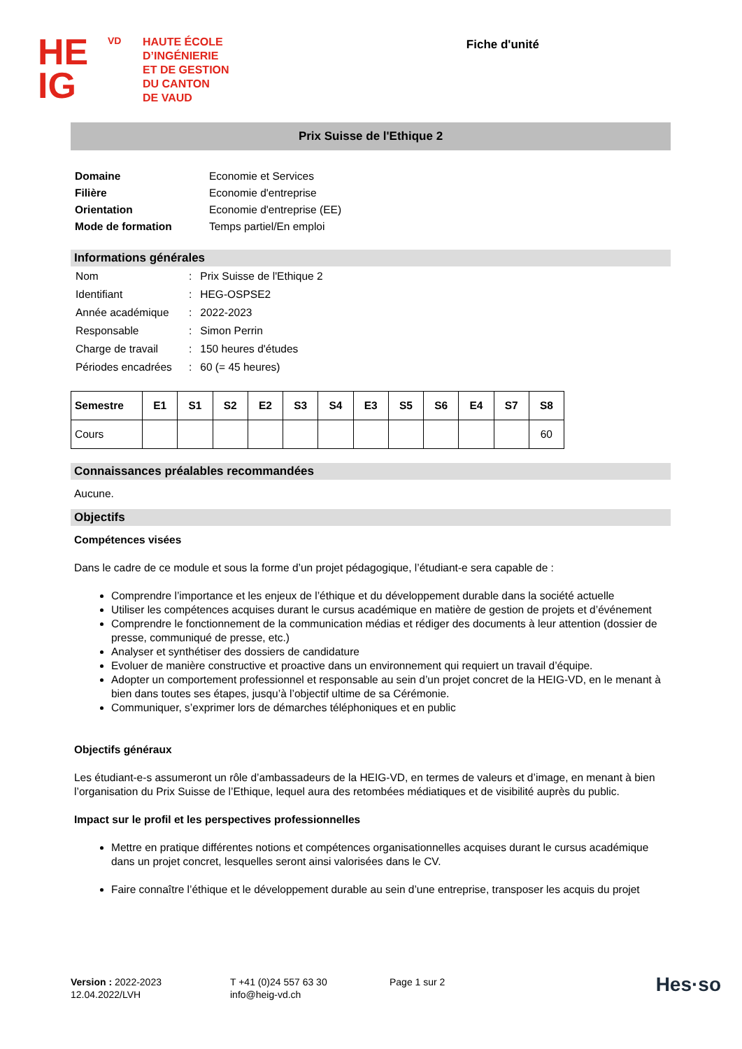HE
IG
VD
HAUTE ÉCOLE
D’INGÉNIERIE
ET DE GESTION
DU CANTON
DE VAUD
Fiche d'unité
Prix Suisse de l'Ethique 2
| Domaine | Economie et Services |
| Filière | Economie d'entreprise |
| Orientation | Economie d'entreprise (EE) |
| Mode de formation | Temps partiel/En emploi |
Informations générales
| Nom | : | Prix Suisse de l'Ethique 2 |
| Identifiant | : | HEG-OSPSE2 |
| Année académique | : | 2022-2023 |
| Responsable | : | Simon Perrin |
| Charge de travail | : | 150 heures d'études |
| Périodes encadrées | : | 60 (= 45 heures) |
| Semestre | E1 | S1 | S2 | E2 | S3 | S4 | E3 | S5 | S6 | E4 | S7 | S8 |
| --- | --- | --- | --- | --- | --- | --- | --- | --- | --- | --- | --- | --- |
| Cours | | | | | | | | | | | | 60 |
Connaissances préalables recommandées
Aucune.
Objectifs
Compétences visées
Dans le cadre de ce module et sous la forme d’un projet pédagogique, l’étudiant-e sera capable de :
Comprendre l’importance et les enjeux de l’éthique et du développement durable dans la société actuelle
Utiliser les compétences acquises durant le cursus académique en matière de gestion de projets et d’événement
Comprendre le fonctionnement de la communication médias et rédiger des documents à leur attention (dossier de presse, communiqué de presse, etc.)
Analyser et synthétiser des dossiers de candidature
Evoluer de manière constructive et proactive dans un environnement qui requiert un travail d’équipe.
Adopter un comportement professionnel et responsable au sein d’un projet concret de la HEIG-VD, en le menant à bien dans toutes ses étapes, jusqu’à l’objectif ultime de sa Cérémonie.
Communiquer, s’exprimer lors de démarches téléphoniques et en public
Objectifs généraux
Les étudiant-e-s assumeront un rôle d’ambassadeurs de la HEIG-VD, en termes de valeurs et d’image, en menant à bien l’organisation du Prix Suisse de l’Ethique, lequel aura des retombées médiatiques et de visibilité auprès du public.
Impact sur le profil et les perspectives professionnelles
Mettre en pratique différentes notions et compétences organisationnelles acquises durant le cursus académique dans un projet concret, lesquelles seront ainsi valorisées dans le CV.
Faire connaître l’éthique et le développement durable au sein d’une entreprise, transposer les acquis du projet
Version : 2022-2023
12.04.2022/LVH
T +41 (0)24 557 63 30
info@heig-vd.ch
Page 1 sur 2
Hes·so